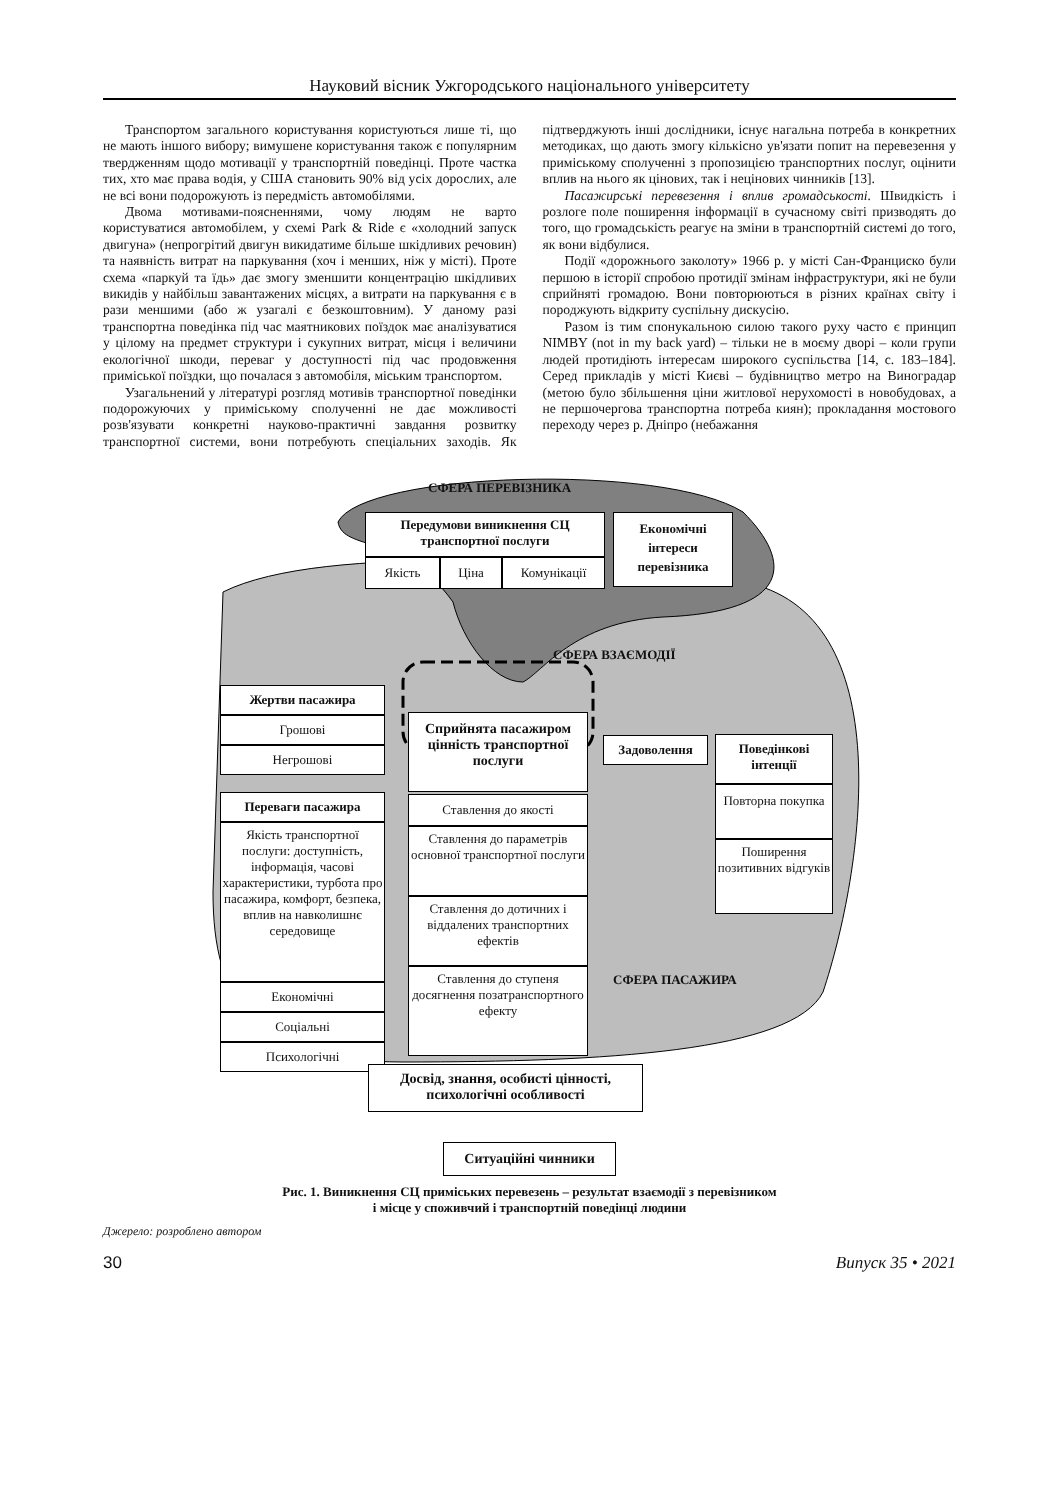Науковий вісник Ужгородського національного університету
Транспортом загального користування користуються лише ті, що не мають іншого вибору; вимушене користування також є популярним твердженням щодо мотивації у транспортній поведінці. Проте частка тих, хто має права водія, у США становить 90% від усіх дорослих, але не всі вони подорожують із передмість автомобілями.
Двома мотивами-поясненнями, чому людям не варто користуватися автомобілем, у схемі Park & Ride є «холодний запуск двигуна» (непрогрітий двигун викидатиме більше шкідливих речовин) та наявність витрат на паркування (хоч і менших, ніж у місті). Проте схема «паркуй та їдь» дає змогу зменшити концентрацію шкідливих викидів у найбільш завантажених місцях, а витрати на паркування є в рази меншими (або ж узагалі є безкоштовним). У даному разі транспортна поведінка під час маятникових поїздок має аналізуватися у цілому на предмет структури і сукупних витрат, місця і величини екологічної шкоди, переваг у доступності під час продовження приміської поїздки, що почалася з автомобіля, міським транспортом.
Узагальнений у літературі розгляд мотивів транспортної поведінки подорожуючих у приміському сполученні не дає можливості розв'язувати конкретні науково-практичні завдання розвитку транспортної системи, вони потребують спеціальних заходів. Як підтверджують інші дослідники, існує нагальна потреба в конкретних методиках, що дають змогу кількісно ув'язати попит на перевезення у приміському сполученні з пропозицією транспортних послуг, оцінити вплив на нього як цінових, так і нецінових чинників [13].
Пасажирські перевезення і вплив громадськості. Швидкість і розлоге поле поширення інформації в сучасному світі призводять до того, що громадськість реагує на зміни в транспортній системі до того, як вони відбулися.
Події «дорожнього заколоту» 1966 р. у місті Сан-Франциско були першою в історії спробою протидії змінам інфраструктури, які не були сприйняті громадою. Вони повторюються в різних країнах світу і породжують відкриту суспільну дискусію.
Разом із тим спонукальною силою такого руху часто є принцип NIMBY (not in my back yard) – тільки не в моєму дворі – коли групи людей протидіють інтересам широкого суспільства [14, с. 183–184]. Серед прикладів у місті Києві – будівництво метро на Виноградар (метою було збільшення ціни житлової нерухомості в новобудовах, а не першочергова транспортна потреба киян); прокладання мостового переходу через р. Дніпро (небажання
СФЕРА ПЕРЕВІЗНИКА
Передумови виникнення СЦ транспортної послуги
Якість Ціна Комунікації
Економічні інтереси перевізника
СФЕРА ВЗАЄМОДІЇ
Жертви пасажира
Грошові
Негрошові
Сприйнята пасажиром цінність транспортної послуги
Задоволення
Поведінкові інтенції
Повторна покупка
Поширення позитивних відгуків
Переваги пасажира
Якість транспортної послуги: доступність, інформація, часові характеристики, турбота про пасажира, комфорт, безпека, вплив на навколишнє середовище
Економічні
Соціальні
Психологічні
Ставлення до якості
Ставлення до параметрів основної транспортної послуги
Ставлення до дотичних і віддалених транспортних ефектів
Ставлення до ступеня досягнення позатранспортного ефекту
СФЕРА ПАСАЖИРА
Досвід, знання, особисті цінності, психологічні особливості
Ситуаційні чинники
Рис. 1. Виникнення СЦ приміських перевезень – результат взаємодії з перевізником
і місце у споживчий і транспортній поведінці людини
Джерело: розроблено автором
30 Випуск 35 • 2021